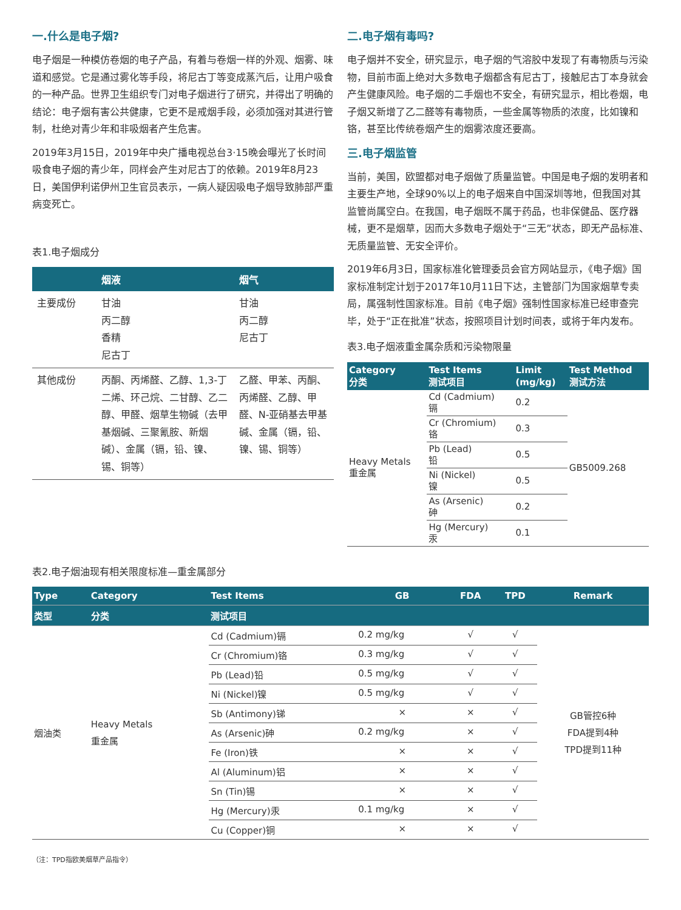一.什么是电子烟?
电子烟是一种模仿卷烟的电子产品，有着与卷烟一样的外观、烟雾、味道和感觉。它是通过雾化等手段，将尼古丁等变成蒸汽后，让用户吸食的一种产品。世界卫生组织专门对电子烟进行了研究，并得出了明确的结论：电子烟有害公共健康，它更不是戒烟手段，必须加强对其进行管制，杜绝对青少年和非吸烟者产生危害。
2019年3月15日，2019年中央广播电视总台3·15晚会曝光了长时间吸食电子烟的青少年，同样会产生对尼古丁的依赖。2019年8月23日，美国伊利诺伊州卫生官员表示，一病人疑因吸电子烟导致肺部严重病变死亡。
表1.电子烟成分
| | 烟液 | 烟气 |
| --- | --- | --- |
| 主要成份 | 甘油 丙二醇 香精 尼古丁 | 甘油 丙二醇 尼古丁 |
| 其他成份 | 丙酮、丙烯醛、乙醇、1,3-丁二烯、环己烷、二甘醇、乙二醇、甲醛、烟草生物碱（去甲基烟碱、三聚氰胺、新烟碱）、金属（镉，铅、镍、锡、铜等） | 乙醛、甲苯、丙酮、丙烯醛、乙醇、甲醛、N-亚硝基去甲基碱、金属（镉，铅、镍、锡、铜等） |
二.电子烟有毒吗?
电子烟并不安全，研究显示，电子烟的气溶胶中发现了有毒物质与污染物，目前市面上绝对大多数电子烟都含有尼古丁，接触尼古丁本身就会产生健康风险。电子烟的二手烟也不安全，有研究显示，相比卷烟，电子烟又新增了乙二醛等有毒物质，一些金属等物质的浓度，比如镍和铬，甚至比传统卷烟产生的烟雾浓度还要高。
三.电子烟监管
当前，美国，欧盟都对电子烟做了质量监管。中国是电子烟的发明者和主要生产地，全球90%以上的电子烟来自中国深圳等地，但我国对其监管尚属空白。在我国，电子烟既不属于药品，也非保健品、医疗器械，更不是烟草，因而大多数电子烟处于“三无”状态，即无产品标准、无质量监管、无安全评价。
2019年6月3日，国家标准化管理委员会官方网站显示，《电子烟》国家标准制定计划于2017年10月11日下达，主管部门为国家烟草专卖局，属强制性国家标准。目前《电子烟》强制性国家标准已经审查完毕，处于“正在批准”状态，按照项目计划时间表，或将于年内发布。
表3.电子烟液重金属杂质和污染物限量
| Category 分类 | Test Items 测试项目 | Limit (mg/kg) | Test Method 测试方法 |
| --- | --- | --- | --- |
| Heavy Metals 重金属 | Cd (Cadmium) 镉 | 0.2 | GB5009.268 |
| | Cr (Chromium) 铬 | 0.3 | |
| | Pb (Lead) 铅 | 0.5 | |
| | Ni (Nickel) 镍 | 0.5 | |
| | As (Arsenic) 砷 | 0.2 | |
| | Hg (Mercury) 汞 | 0.1 | |
表2.电子烟油现有相关限度标准—重金属部分
| Type | Category | Test Items | GB | FDA | TPD | Remark |
| --- | --- | --- | --- | --- | --- | --- |
| 类型 | 分类 | 测试项目 | | | | |
| 烟油类 | Heavy Metals 重金属 | Cd (Cadmium)镉 | 0.2 mg/kg | √ | √ | GB管控6种 FDA提到4种 TPD提到11种 |
| | | Cr (Chromium)铬 | 0.3 mg/kg | √ | √ | |
| | | Pb (Lead)铅 | 0.5 mg/kg | √ | √ | |
| | | Ni (Nickel)镍 | 0.5 mg/kg | √ | √ | |
| | | Sb (Antimony)锑 | × | × | √ | |
| | | As (Arsenic)砷 | 0.2 mg/kg | × | √ | |
| | | Fe (Iron)铁 | × | × | √ | |
| | | Al (Aluminum)铝 | × | × | √ | |
| | | Sn (Tin)锡 | × | × | √ | |
| | | Hg (Mercury)汞 | 0.1 mg/kg | × | √ | |
| | | Cu (Copper)铜 | × | × | √ | |
（注：TPD指欧美烟草产品指令）